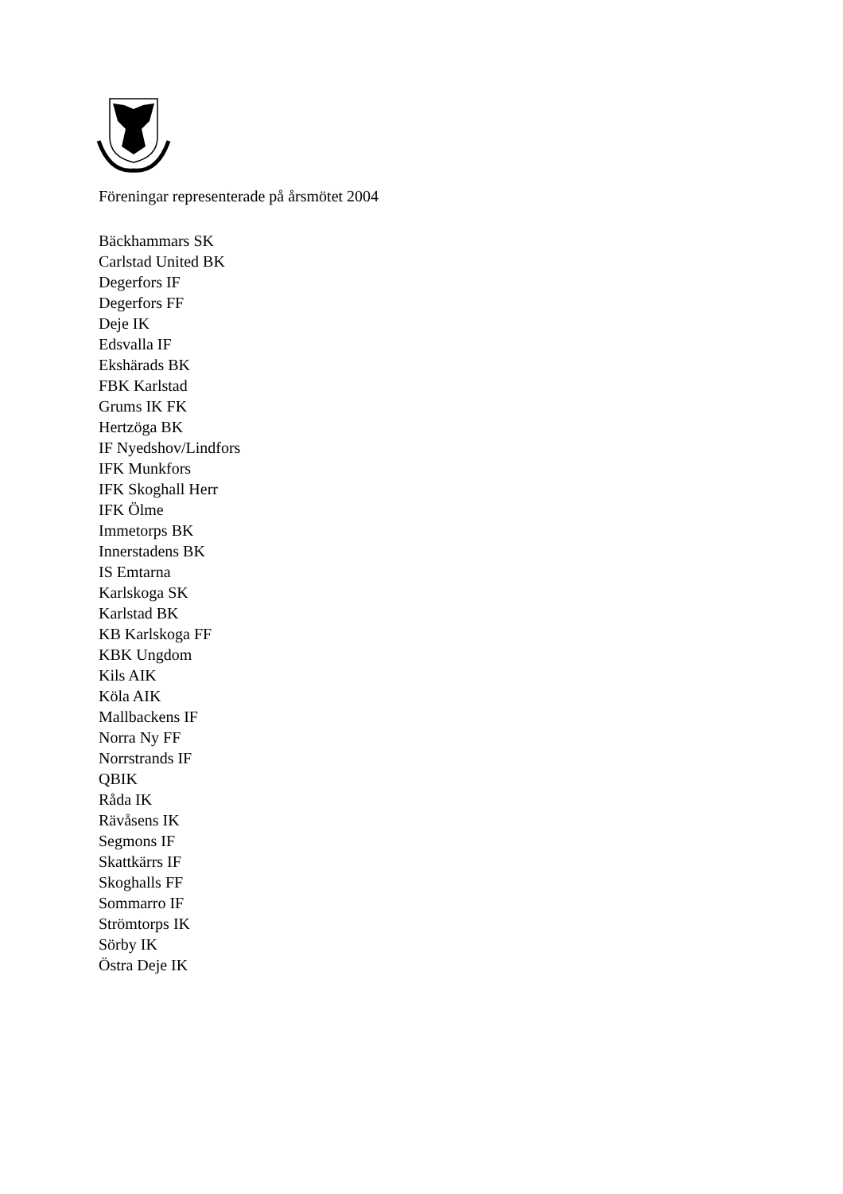Föreningar representerade på årsmötet 2004
Bäckhammars SK
Carlstad United BK
Degerfors IF
Degerfors FF
Deje IK
Edsvalla IF
Ekshärads BK
FBK Karlstad
Grums IK FK
Hertzöga BK
IF Nyedshov/Lindfors
IFK Munkfors
IFK Skoghall Herr
IFK Ölme
Immetorps BK
Innerstadens BK
IS Emtarna
Karlskoga SK
Karlstad BK
KB Karlskoga FF
KBK Ungdom
Kils AIK
Köla AIK
Mallbackens IF
Norra Ny FF
Norrstrands IF
QBIK
Råda IK
Rävåsens IK
Segmons IF
Skattkärrs IF
Skoghalls FF
Sommarro IF
Strömtorps IK
Sörby IK
Östra Deje IK